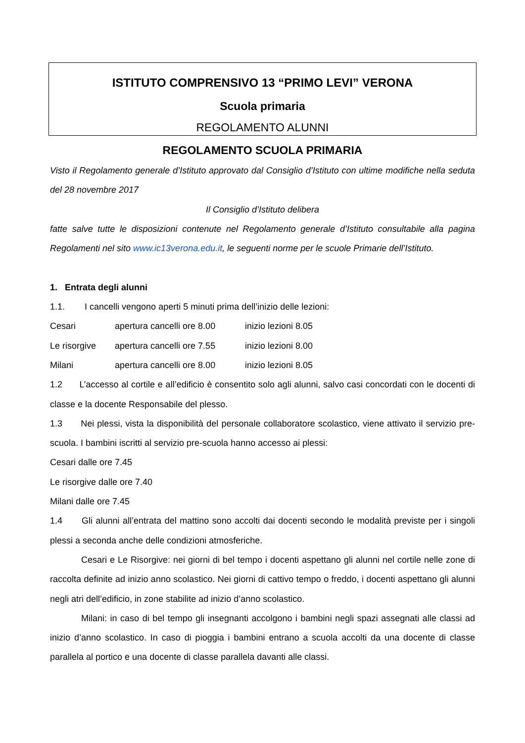ISTITUTO COMPRENSIVO 13 “PRIMO LEVI” VERONA
Scuola primaria
REGOLAMENTO ALUNNI
REGOLAMENTO SCUOLA PRIMARIA
Visto il Regolamento generale d’Istituto approvato dal Consiglio d’Istituto con ultime modifiche nella seduta del 28 novembre 2017
Il Consiglio d’Istituto delibera
fatte salve tutte le disposizioni contenute nel Regolamento generale d’Istituto consultabile alla pagina Regolamenti nel sito www.ic13verona.edu.it, le seguenti norme per le scuole Primarie dell’Istituto.
1. Entrata degli alunni
1.1. I cancelli vengono aperti 5 minuti prima dell’inizio delle lezioni:
Cesari apertura cancelli ore 8.00 inizio lezioni 8.05
Le risorgive apertura cancelli ore 7.55 inizio lezioni 8.00
Milani apertura cancelli ore 8.00 inizio lezioni 8.05
1.2 L’accesso al cortile e all’edificio è consentito solo agli alunni, salvo casi concordati con le docenti di classe e la docente Responsabile del plesso.
1.3 Nei plessi, vista la disponibilità del personale collaboratore scolastico, viene attivato il servizio pre-scuola. I bambini iscritti al servizio pre-scuola hanno accesso ai plessi:
Cesari dalle ore 7.45
Le risorgive dalle ore 7.40
Milani dalle ore 7.45
1.4 Gli alunni all’entrata del mattino sono accolti dai docenti secondo le modalità previste per i singoli plessi a seconda anche delle condizioni atmosferiche.
Cesari e Le Risorgive: nei giorni di bel tempo i docenti aspettano gli alunni nel cortile nelle zone di raccolta definite ad inizio anno scolastico. Nei giorni di cattivo tempo o freddo, i docenti aspettano gli alunni negli atri dell’edificio, in zone stabilite ad inizio d’anno scolastico.
Milani: in caso di bel tempo gli insegnanti accolgono i bambini negli spazi assegnati alle classi ad inizio d’anno scolastico. In caso di pioggia i bambini entrano a scuola accolti da una docente di classe parallela al portico e una docente di classe parallela davanti alle classi.